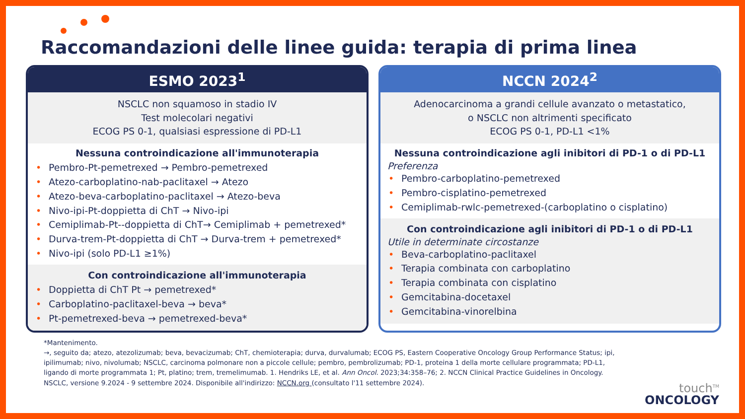Raccomandazioni delle linee guida: terapia di prima linea
ESMO 2023<sup>1</sup>
NSCLC non squamoso in stadio IV
Test molecolari negativi
ECOG PS 0-1, qualsiasi espressione di PD-L1
Nessuna controindicazione all'immunoterapia
• Pembro-Pt-pemetrexed → Pembro-pemetrexed
• Atezo-carboplatino-nab-paclitaxel → Atezo
• Atezo-beva-carboplatino-paclitaxel → Atezo-beva
• Nivo-ipi-Pt-doppietta di ChT → Nivo-ipi
• Cemiplimab-Pt--doppietta di ChT→ Cemiplimab + pemetrexed*
• Durva-trem-Pt-doppietta di ChT → Durva-trem + pemetrexed*
• Nivo-ipi (solo PD-L1 ≥1%)
Con controindicazione all'immunoterapia
• Doppietta di ChT Pt → pemetrexed*
• Carboplatino-paclitaxel-beva → beva*
• Pt-pemetrexed-beva → pemetrexed-beva*
NCCN 2024<sup>2</sup>
Adenocarcinoma a grandi cellule avanzato o metastatico,
o NSCLC non altrimenti specificato
ECOG PS 0-1, PD-L1 <1%
Nessuna controindicazione agli inibitori di PD-1 o di PD-L1
Preferenza
• Pembro-carboplatino-pemetrexed
• Pembro-cisplatino-pemetrexed
• Cemiplimab-rwlc-pemetrexed-(carboplatino o cisplatino)
Con controindicazione agli inibitori di PD-1 o di PD-L1
Utile in determinate circostanze
• Beva-carboplatino-paclitaxel
• Terapia combinata con carboplatino
• Terapia combinata con cisplatino
• Gemcitabina-docetaxel
• Gemcitabina-vinorelbina
*Mantenimento.
→, seguito da; atezo, atezolizumab; beva, bevacizumab; ChT, chemioterapia; durva, durvalumab; ECOG PS, Eastern Cooperative Oncology Group Performance Status; ipi, ipilimumab; nivo, nivolumab; NSCLC, carcinoma polmonare non a piccole cellule; pembro, pembrolizumab; PD-1, proteina 1 della morte cellulare programmata; PD-L1, ligando di morte programmata 1; Pt, platino; trem, tremelimumab. 1. Hendriks LE, et al. Ann Oncol. 2023;34:358–76; 2. NCCN Clinical Practice Guidelines in Oncology. NSCLC, versione 9.2024 - 9 settembre 2024. Disponibile all'indirizzo: NCCN.org (consultato l'11 settembre 2024).
touch<sup>TM</sup>
ONCOLOGY